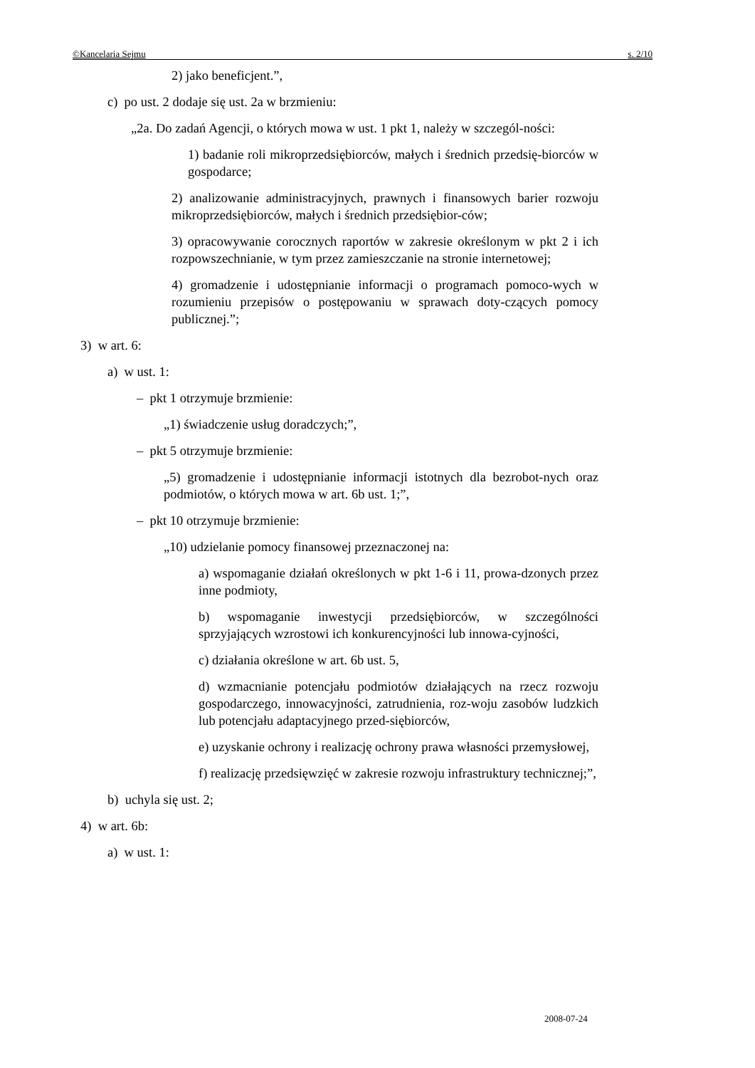©Kancelaria Sejmu s. 2/10
2) jako beneficjent.”,
c) po ust. 2 dodaje się ust. 2a w brzmieniu:
„2a. Do zadań Agencji, o których mowa w ust. 1 pkt 1, należy w szczegól-ności:
1) badanie roli mikroprzedsiębiorców, małych i średnich przedsię-biorców w gospodarce;
2) analizowanie administracyjnych, prawnych i finansowych barier rozwoju mikroprzedsiębiorców, małych i średnich przedsiębior-ców;
3) opracowywanie corocznych raportów w zakresie określonym w pkt 2 i ich rozpowszechnianie, w tym przez zamieszczanie na stronie internetowej;
4) gromadzenie i udostępnianie informacji o programach pomoco-wych w rozumieniu przepisów o postępowaniu w sprawach doty-czących pomocy publicznej.”;
3) w art. 6:
a) w ust. 1:
– pkt 1 otrzymuje brzmienie:
„1) świadczenie usług doradczych;”,
– pkt 5 otrzymuje brzmienie:
„5) gromadzenie i udostępnianie informacji istotnych dla bezrobot-nych oraz podmiotów, o których mowa w art. 6b ust. 1;”,
– pkt 10 otrzymuje brzmienie:
„10) udzielanie pomocy finansowej przeznaczonej na:
a) wspomaganie działań określonych w pkt 1-6 i 11, prowa-dzonych przez inne podmioty,
b) wspomaganie inwestycji przedsiębiorców, w szczególności sprzyjających wzrostowi ich konkurencyjności lub innowa-cyjności,
c) działania określone w art. 6b ust. 5,
d) wzmacnianie potencjału podmiotów działających na rzecz rozwoju gospodarczego, innowacyjności, zatrudnienia, roz-woju zasobów ludzkich lub potencjału adaptacyjnego przed-siębiorców,
e) uzyskanie ochrony i realizację ochrony prawa własności przemysłowej,
f) realizację przedsięwzięć w zakresie rozwoju infrastruktury technicznej;”,
b) uchyla się ust. 2;
4) w art. 6b:
a) w ust. 1:
2008-07-24